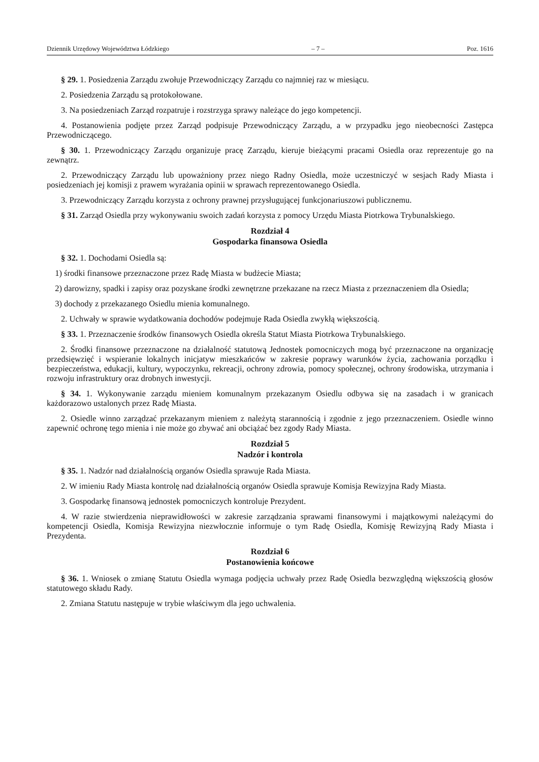Dziennik Urzędowy Województwa Łódzkiego – 7 – Poz. 1616
§ 29. 1. Posiedzenia Zarządu zwołuje Przewodniczący Zarządu co najmniej raz w miesiącu.
2. Posiedzenia Zarządu są protokołowane.
3. Na posiedzeniach Zarząd rozpatruje i rozstrzyga sprawy należące do jego kompetencji.
4. Postanowienia podjęte przez Zarząd podpisuje Przewodniczący Zarządu, a w przypadku jego nieobecności Zastępca Przewodniczącego.
§ 30. 1. Przewodniczący Zarządu organizuje pracę Zarządu, kieruje bieżącymi pracami Osiedla oraz reprezentuje go na zewnątrz.
2. Przewodniczący Zarządu lub upoważniony przez niego Radny Osiedla, może uczestniczyć w sesjach Rady Miasta i posiedzeniach jej komisji z prawem wyrażania opinii w sprawach reprezentowanego Osiedla.
3. Przewodniczący Zarządu korzysta z ochrony prawnej przysługującej funkcjonariuszowi publicznemu.
§ 31. Zarząd Osiedla przy wykonywaniu swoich zadań korzysta z pomocy Urzędu Miasta Piotrkowa Trybunalskiego.
Rozdział 4
Gospodarka finansowa Osiedla
§ 32. 1. Dochodami Osiedla są:
1) środki finansowe przeznaczone przez Radę Miasta w budżecie Miasta;
2) darowizny, spadki i zapisy oraz pozyskane środki zewnętrzne przekazane na rzecz Miasta z przeznaczeniem dla Osiedla;
3) dochody z przekazanego Osiedlu mienia komunalnego.
2. Uchwały w sprawie wydatkowania dochodów podejmuje Rada Osiedla zwykłą większością.
§ 33. 1. Przeznaczenie środków finansowych Osiedla określa Statut Miasta Piotrkowa Trybunalskiego.
2. Środki finansowe przeznaczone na działalność statutową Jednostek pomocniczych mogą być przeznaczone na organizację przedsięwzięć i wspieranie lokalnych inicjatyw mieszkańców w zakresie poprawy warunków życia, zachowania porządku i bezpieczeństwa, edukacji, kultury, wypoczynku, rekreacji, ochrony zdrowia, pomocy społecznej, ochrony środowiska, utrzymania i rozwoju infrastruktury oraz drobnych inwestycji.
§ 34. 1. Wykonywanie zarządu mieniem komunalnym przekazanym Osiedlu odbywa się na zasadach i w granicach każdorazowo ustalonych przez Radę Miasta.
2. Osiedle winno zarządzać przekazanym mieniem z należytą starannością i zgodnie z jego przeznaczeniem. Osiedle winno zapewnić ochronę tego mienia i nie może go zbywać ani obciążać bez zgody Rady Miasta.
Rozdział 5
Nadzór i kontrola
§ 35. 1. Nadzór nad działalnością organów Osiedla sprawuje Rada Miasta.
2. W imieniu Rady Miasta kontrolę nad działalnością organów Osiedla sprawuje Komisja Rewizyjna Rady Miasta.
3. Gospodarkę finansową jednostek pomocniczych kontroluje Prezydent.
4. W razie stwierdzenia nieprawidłowości w zakresie zarządzania sprawami finansowymi i majątkowymi należącymi do kompetencji Osiedla, Komisja Rewizyjna niezwłocznie informuje o tym Radę Osiedla, Komisję Rewizyjną Rady Miasta i Prezydenta.
Rozdział 6
Postanowienia końcowe
§ 36. 1. Wniosek o zmianę Statutu Osiedla wymaga podjęcia uchwały przez Radę Osiedla bezwzględną większością głosów statutowego składu Rady.
2. Zmiana Statutu następuje w trybie właściwym dla jego uchwalenia.